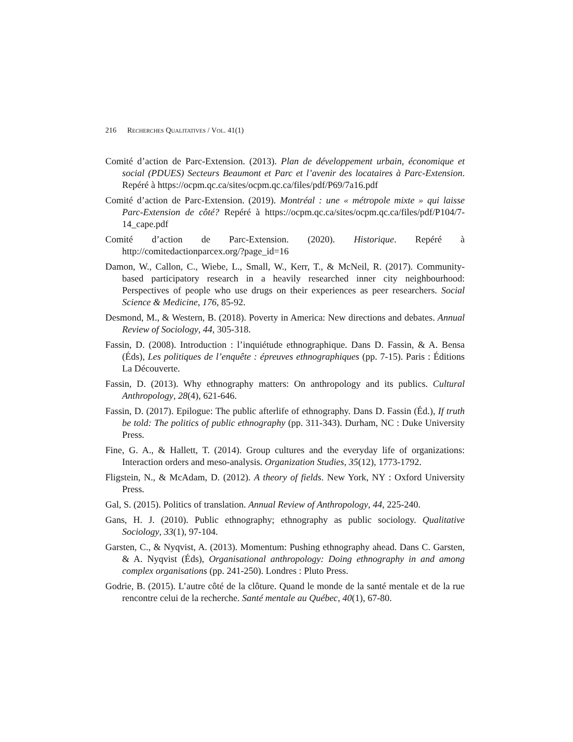216 RECHERCHES QUALITATIVES / VOL. 41(1)
Comité d’action de Parc-Extension. (2013). Plan de développement urbain, économique et social (PDUES) Secteurs Beaumont et Parc et l’avenir des locataires à Parc-Extension. Repéré à https://ocpm.qc.ca/sites/ocpm.qc.ca/files/pdf/P69/7a16.pdf
Comité d’action de Parc-Extension. (2019). Montréal : une « métropole mixte » qui laisse Parc-Extension de côté? Repéré à https://ocpm.qc.ca/sites/ocpm.qc.ca/files/pdf/P104/7-14_cape.pdf
Comité d’action de Parc-Extension. (2020). Historique. Repéré à http://comitedactionparcex.org/?page_id=16
Damon, W., Callon, C., Wiebe, L., Small, W., Kerr, T., & McNeil, R. (2017). Community-based participatory research in a heavily researched inner city neighbourhood: Perspectives of people who use drugs on their experiences as peer researchers. Social Science & Medicine, 176, 85-92.
Desmond, M., & Western, B. (2018). Poverty in America: New directions and debates. Annual Review of Sociology, 44, 305-318.
Fassin, D. (2008). Introduction : l’inquiétude ethnographique. Dans D. Fassin, & A. Bensa (Éds), Les politiques de l’enquête : épreuves ethnographiques (pp. 7-15). Paris : Éditions La Découverte.
Fassin, D. (2013). Why ethnography matters: On anthropology and its publics. Cultural Anthropology, 28(4), 621-646.
Fassin, D. (2017). Epilogue: The public afterlife of ethnography. Dans D. Fassin (Éd.), If truth be told: The politics of public ethnography (pp. 311-343). Durham, NC : Duke University Press.
Fine, G. A., & Hallett, T. (2014). Group cultures and the everyday life of organizations: Interaction orders and meso-analysis. Organization Studies, 35(12), 1773-1792.
Fligstein, N., & McAdam, D. (2012). A theory of fields. New York, NY : Oxford University Press.
Gal, S. (2015). Politics of translation. Annual Review of Anthropology, 44, 225-240.
Gans, H. J. (2010). Public ethnography; ethnography as public sociology. Qualitative Sociology, 33(1), 97-104.
Garsten, C., & Nyqvist, A. (2013). Momentum: Pushing ethnography ahead. Dans C. Garsten, & A. Nyqvist (Éds), Organisational anthropology: Doing ethnography in and among complex organisations (pp. 241-250). Londres : Pluto Press.
Godrie, B. (2015). L’autre côté de la clôture. Quand le monde de la santé mentale et de la rue rencontre celui de la recherche. Santé mentale au Québec, 40(1), 67-80.